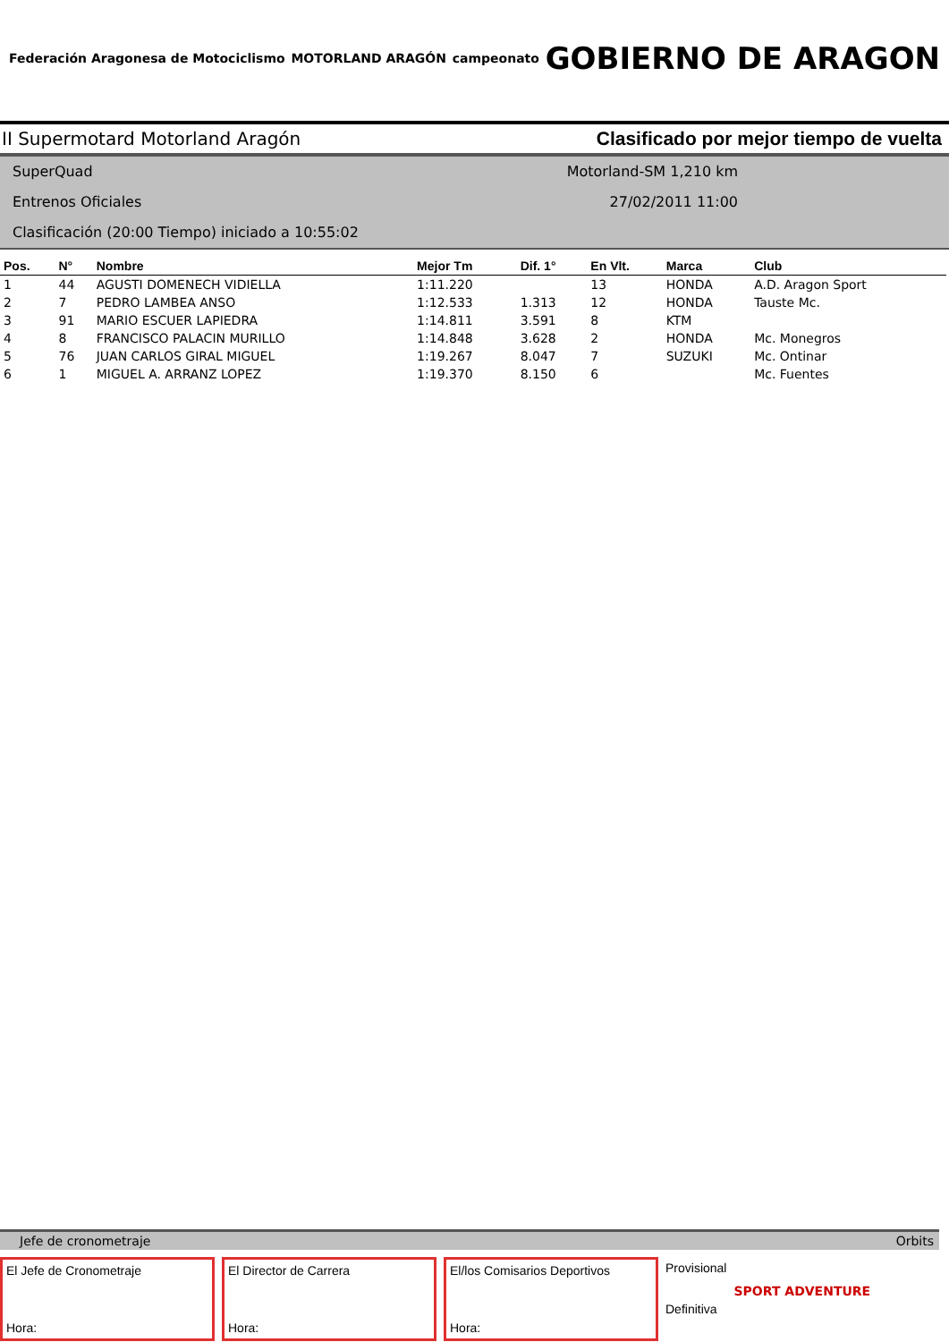Federación Aragonesa de Motociclismo
MOTORLAND ARAGÓN campeonato
GOBIERNO DE ARAGON
II Supermotard Motorland Aragón Clasificado por mejor tiempo de vuelta
SuperQuad
Entrenos Oficiales
Clasificación (20:00 Tiempo) iniciado a 10:55:02
Motorland-SM 1,210 km
27/02/2011 11:00
| Pos. | N° | Nombre | Mejor Tm | Dif. 1° | En Vlt. | Marca | Club |
| --- | --- | --- | --- | --- | --- | --- | --- |
| 1 | 44 | AGUSTI DOMENECH VIDIELLA | 1:11.220 | | 13 | HONDA | A.D. Aragon Sport |
| 2 | 7 | PEDRO LAMBEA ANSO | 1:12.533 | 1.313 | 12 | HONDA | Tauste Mc. |
| 3 | 91 | MARIO ESCUER LAPIEDRA | 1:14.811 | 3.591 | 8 | KTM | |
| 4 | 8 | FRANCISCO PALACIN MURILLO | 1:14.848 | 3.628 | 2 | HONDA | Mc. Monegros |
| 5 | 76 | JUAN CARLOS GIRAL MIGUEL | 1:19.267 | 8.047 | 7 | SUZUKI | Mc. Ontinar |
| 6 | 1 | MIGUEL A. ARRANZ LOPEZ | 1:19.370 | 8.150 | 6 | | Mc. Fuentes |
Jefe de cronometraje Orbits
El Jefe de Cronometraje
Hora:
El Director de Carrera
Hora:
El/los Comisarios Deportivos
Hora:
Provisional
Definitiva
SPORT ADVENTURE